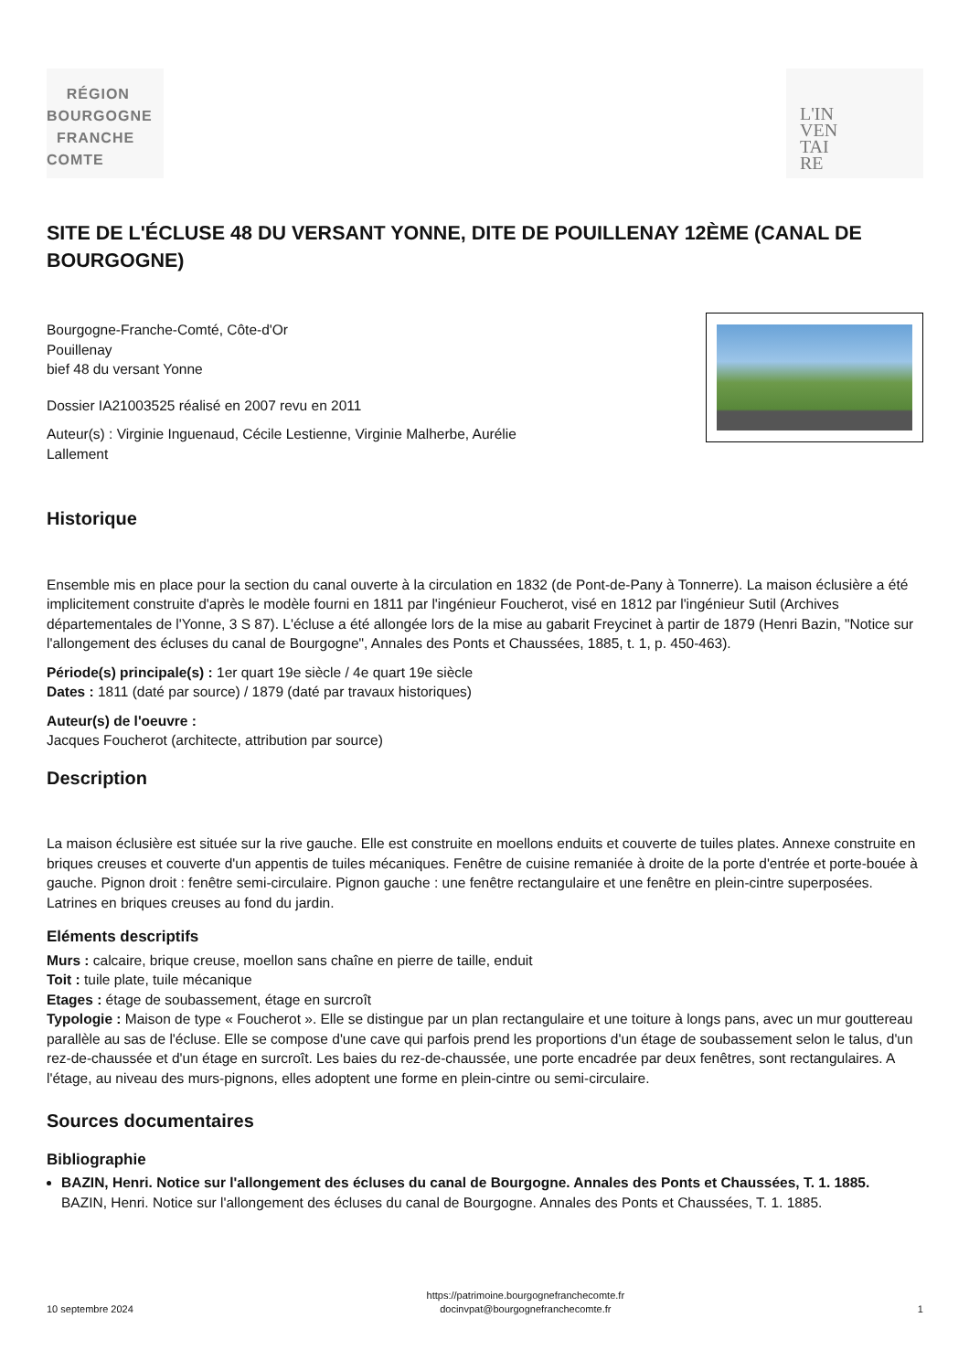RÉGION
BOURGOGNE
FRANCHE
COMTE
L'IN
VEN
TAI
RE
SITE DE L'ÉCLUSE 48 DU VERSANT YONNE, DITE DE POUILLENAY 12ÈME (CANAL DE BOURGOGNE)
Bourgogne-Franche-Comté, Côte-d'Or
Pouillenay
bief 48 du versant Yonne
Dossier IA21003525 réalisé en 2007 revu en 2011
Auteur(s) : Virginie Inguenaud, Cécile Lestienne, Virginie Malherbe, Aurélie
Lallement
Historique
Ensemble mis en place pour la section du canal ouverte à la circulation en 1832 (de Pont-de-Pany à Tonnerre). La maison éclusière a été implicitement construite d'après le modèle fourni en 1811 par l'ingénieur Foucherot, visé en 1812 par l'ingénieur Sutil (Archives départementales de l'Yonne, 3 S 87). L'écluse a été allongée lors de la mise au gabarit Freycinet à partir de 1879 (Henri Bazin, "Notice sur l'allongement des écluses du canal de Bourgogne", Annales des Ponts et Chaussées, 1885, t. 1, p. 450-463).
Période(s) principale(s) : 1er quart 19e siècle / 4e quart 19e siècle
Dates : 1811 (daté par source) / 1879 (daté par travaux historiques)
Auteur(s) de l'oeuvre :
Jacques Foucherot (architecte, attribution par source)
Description
La maison éclusière est située sur la rive gauche. Elle est construite en moellons enduits et couverte de tuiles plates. Annexe construite en briques creuses et couverte d'un appentis de tuiles mécaniques. Fenêtre de cuisine remaniée à droite de la porte d'entrée et porte-bouée à gauche. Pignon droit : fenêtre semi-circulaire. Pignon gauche : une fenêtre rectangulaire et une fenêtre en plein-cintre superposées. Latrines en briques creuses au fond du jardin.
Eléments descriptifs
Murs : calcaire, brique creuse, moellon sans chaîne en pierre de taille, enduit
Toit : tuile plate, tuile mécanique
Etages : étage de soubassement, étage en surcroît
Typologie : Maison de type « Foucherot ». Elle se distingue par un plan rectangulaire et une toiture à longs pans, avec un mur gouttereau parallèle au sas de l'écluse. Elle se compose d'une cave qui parfois prend les proportions d'un étage de soubassement selon le talus, d'un rez-de-chaussée et d'un étage en surcroît. Les baies du rez-de-chaussée, une porte encadrée par deux fenêtres, sont rectangulaires. A l'étage, au niveau des murs-pignons, elles adoptent une forme en plein-cintre ou semi-circulaire.
Sources documentaires
Bibliographie
BAZIN, Henri. Notice sur l'allongement des écluses du canal de Bourgogne. Annales des Ponts et Chaussées, T. 1. 1885.
BAZIN, Henri. Notice sur l'allongement des écluses du canal de Bourgogne. Annales des Ponts et Chaussées, T. 1. 1885.
10 septembre 2024 https://patrimoine.bourgognefranchecomte.fr
docinvpat@bourgognefranchecomte.fr 1